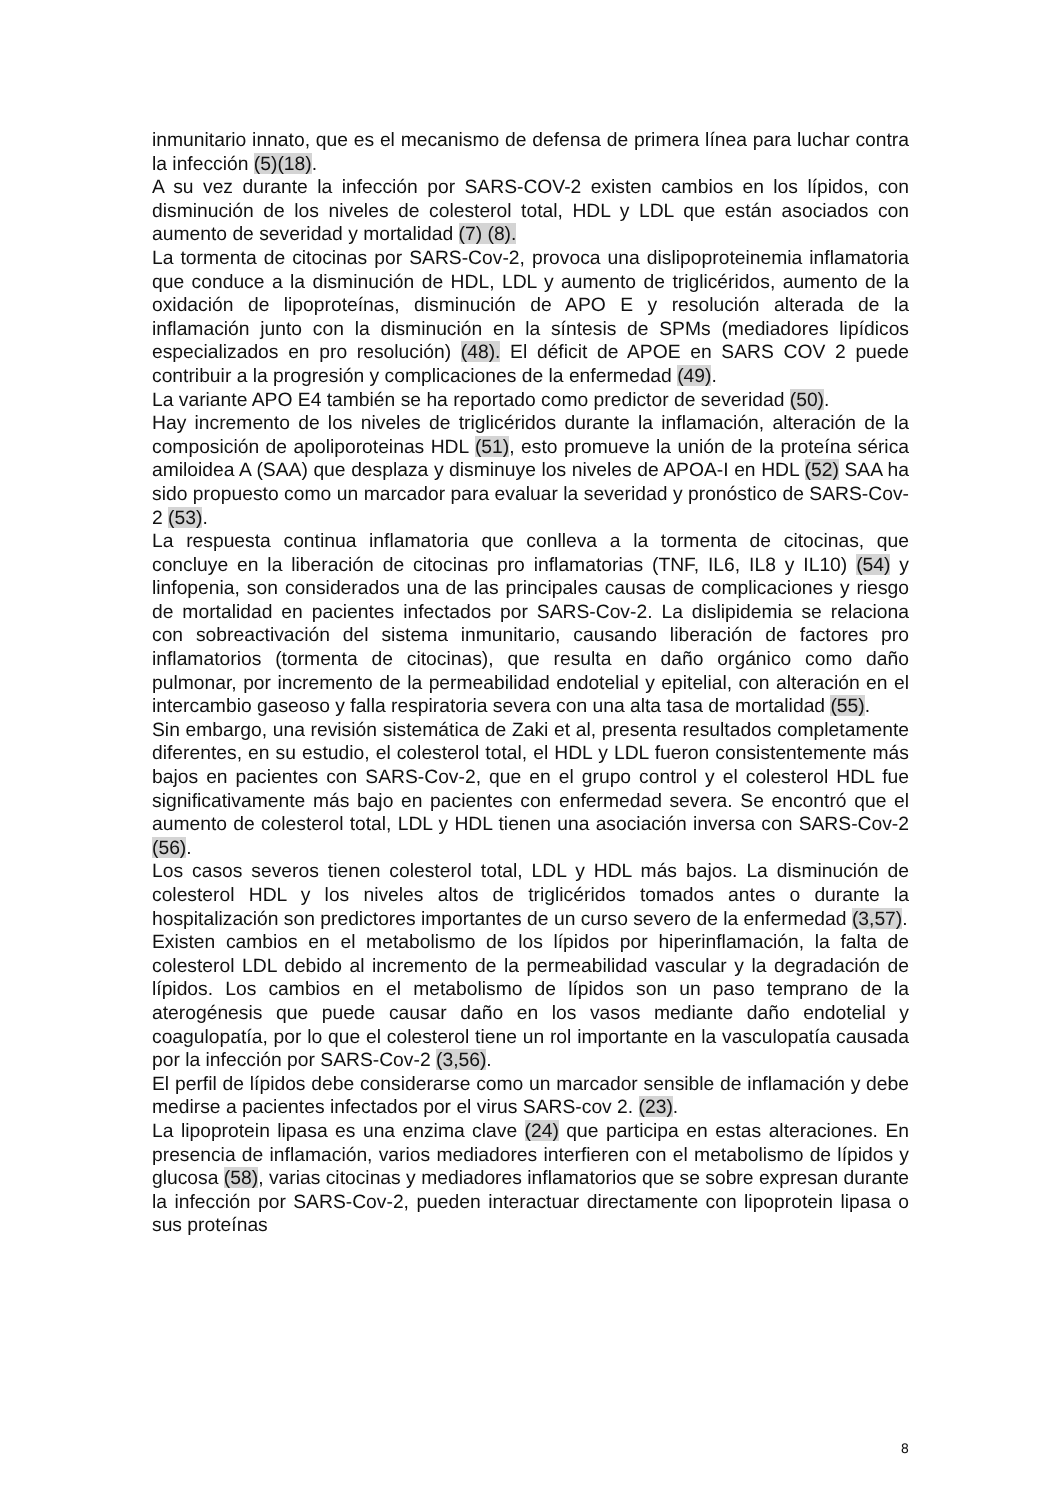inmunitario innato, que es el mecanismo de defensa de primera línea para luchar contra la infección (5)(18).
A su vez durante la infección por SARS-COV-2 existen cambios en los lípidos, con disminución de los niveles de colesterol total, HDL y LDL que están asociados con aumento de severidad y mortalidad (7) (8).
La tormenta de citocinas por SARS-Cov-2, provoca una dislipoproteinemia inflamatoria que conduce a la disminución de HDL, LDL y aumento de triglicéridos, aumento de la oxidación de lipoproteínas, disminución de APO E y resolución alterada de la inflamación junto con la disminución en la síntesis de SPMs (mediadores lipídicos especializados en pro resolución) (48). El déficit de APOE en SARS COV 2 puede contribuir a la progresión y complicaciones de la enfermedad (49).
La variante APO E4 también se ha reportado como predictor de severidad (50).
Hay incremento de los niveles de triglicéridos durante la inflamación, alteración de la composición de apoliporoteinas HDL (51), esto promueve la unión de la proteína sérica amiloidea A (SAA) que desplaza y disminuye los niveles de APOA-I en HDL (52) SAA ha sido propuesto como un marcador para evaluar la severidad y pronóstico de SARS-Cov-2 (53).
La respuesta continua inflamatoria que conlleva a la tormenta de citocinas, que concluye en la liberación de citocinas pro inflamatorias (TNF, IL6, IL8 y IL10) (54) y linfopenia, son considerados una de las principales causas de complicaciones y riesgo de mortalidad en pacientes infectados por SARS-Cov-2. La dislipidemia se relaciona con sobreactivación del sistema inmunitario, causando liberación de factores pro inflamatorios (tormenta de citocinas), que resulta en daño orgánico como daño pulmonar, por incremento de la permeabilidad endotelial y epitelial, con alteración en el intercambio gaseoso y falla respiratoria severa con una alta tasa de mortalidad (55).
Sin embargo, una revisión sistemática de Zaki et al, presenta resultados completamente diferentes, en su estudio, el colesterol total, el HDL y LDL fueron consistentemente más bajos en pacientes con SARS-Cov-2, que en el grupo control y el colesterol HDL fue significativamente más bajo en pacientes con enfermedad severa. Se encontró que el aumento de colesterol total, LDL y HDL tienen una asociación inversa con SARS-Cov-2 (56).
Los casos severos tienen colesterol total, LDL y HDL más bajos. La disminución de colesterol HDL y los niveles altos de triglicéridos tomados antes o durante la hospitalización son predictores importantes de un curso severo de la enfermedad (3,57).
Existen cambios en el metabolismo de los lípidos por hiperinflamación, la falta de colesterol LDL debido al incremento de la permeabilidad vascular y la degradación de lípidos. Los cambios en el metabolismo de lípidos son un paso temprano de la aterogénesis que puede causar daño en los vasos mediante daño endotelial y coagulopatía, por lo que el colesterol tiene un rol importante en la vasculopatía causada por la infección por SARS-Cov-2 (3,56).
El perfil de lípidos debe considerarse como un marcador sensible de inflamación y debe medirse a pacientes infectados por el virus SARS-cov 2. (23).
La lipoprotein lipasa es una enzima clave (24) que participa en estas alteraciones. En presencia de inflamación, varios mediadores interfieren con el metabolismo de lípidos y glucosa (58), varias citocinas y mediadores inflamatorios que se sobre expresan durante la infección por SARS-Cov-2, pueden interactuar directamente con lipoprotein lipasa o sus proteínas
8